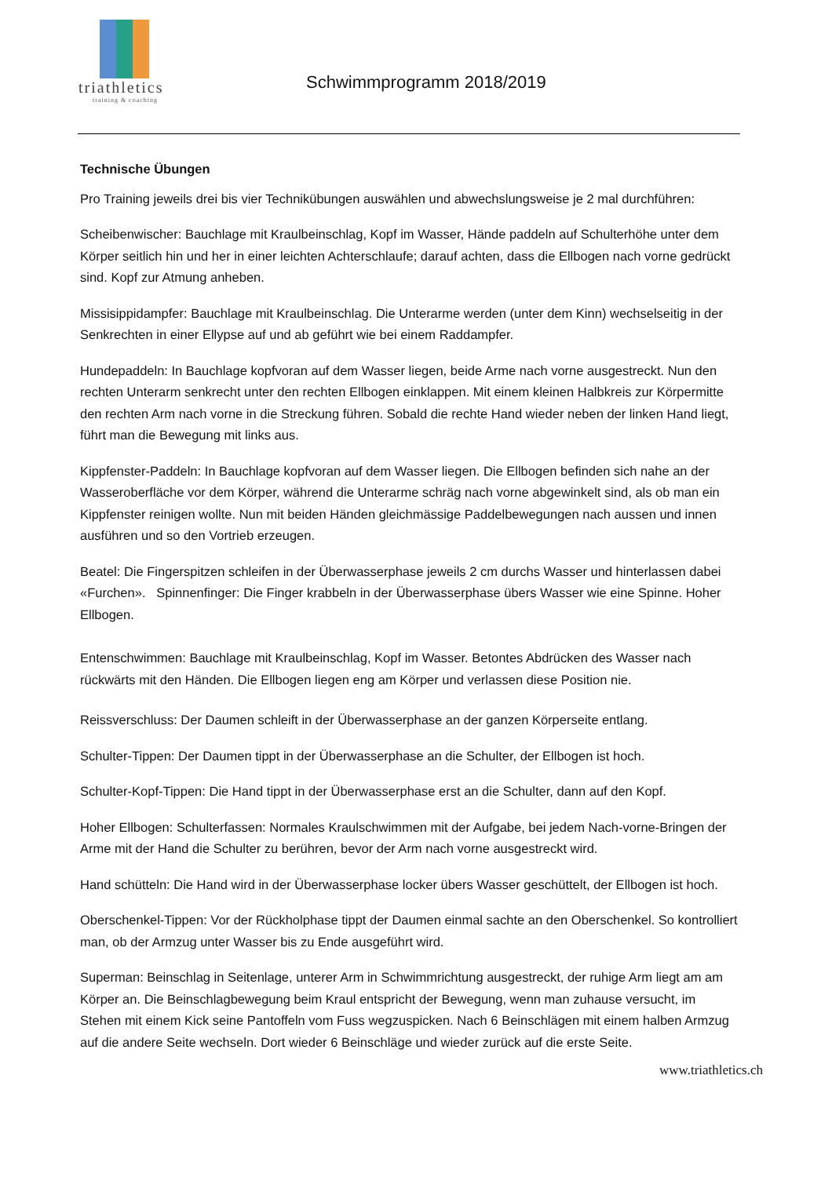triathletics
training & coaching
Schwimmprogramm 2018/2019
Technische Übungen
Pro Training jeweils drei bis vier Techniküb­ungen auswählen und abwechslungsweise je 2 mal durchführen:
Scheibenwischer: Bauchlage mit Kraulbeinschlag, Kopf im Wasser, Hände paddeln auf Schulterhöhe unter dem Körper seitlich hin und her in einer leichten Achterschlaufe; darauf achten, dass die Ellbogen nach vorne gedrückt sind. Kopf zur Atmung anheben.
Missisippidampfer: Bauchlage mit Kraulbeinschlag. Die Unterarme werden (unter dem Kinn) wechselseitig in der Senkrechten in einer Ellypse auf und ab geführt wie bei einem Raddampfer.
Hundepaddeln: In Bauchlage kopfvoran auf dem Wasser liegen, beide Arme nach vorne ausgestreckt. Nun den rechten Unterarm senkrecht unter den rechten Ellbogen einklappen. Mit einem kleinen Halbkreis zur Körpermitte den rechten Arm nach vorne in die Streckung führen. Sobald die rechte Hand wieder neben der linken Hand liegt, führt man die Bewegung mit links aus.
Kippfenster-Paddeln: In Bauchlage kopfvoran auf dem Wasser liegen. Die Ellbogen befinden sich nahe an der Wasseroberfläche vor dem Körper, während die Unterarme schräg nach vorne abgewinkelt sind, als ob man ein Kippfenster reinigen wollte. Nun mit beiden Händen gleichmässige Paddelbewegungen nach aussen und innen ausführen und so den Vortrieb erzeugen.
Beatel: Die Fingerspitzen schleifen in der Überwasserphase jeweils 2 cm durchs Wasser und hinterlassen dabei «Furchen». Spinnenfinger: Die Finger krabbeln in der Überwasserphase übers Wasser wie eine Spinne. Hoher Ellbogen.
Entenschwimmen: Bauchlage mit Kraulbeinschlag, Kopf im Wasser. Betontes Abdrücken des Wasser nach rückwärts mit den Händen. Die Ellbogen liegen eng am Körper und verlassen diese Position nie.
Reissverschluss: Der Daumen schleift in der Überwasserphase an der ganzen Körperseite entlang.
Schulter-Tippen: Der Daumen tippt in der Überwasserphase an die Schulter, der Ellbogen ist hoch.
Schulter-Kopf-Tippen: Die Hand tippt in der Überwasserphase erst an die Schulter, dann auf den Kopf.
Hoher Ellbogen: Schulterfassen: Normales Kraulschwimmen mit der Aufgabe, bei jedem Nach-vorne-Bringen der Arme mit der Hand die Schulter zu berühren, bevor der Arm nach vorne ausgestreckt wird.
Hand schütteln: Die Hand wird in der Überwasserphase locker übers Wasser geschüttelt, der Ellbogen ist hoch.
Oberschenkel-Tippen: Vor der Rückholphase tippt der Daumen einmal sachte an den Oberschenkel. So kontrolliert man, ob der Armzug unter Wasser bis zu Ende ausgeführt wird.
Superman: Beinschlag in Seitenlage, unterer Arm in Schwimmrichtung ausgestreckt, der ruhige Arm liegt am am Körper an. Die Beinschlagbewegung beim Kraul entspricht der Bewegung, wenn man zuhause versucht, im Stehen mit einem Kick seine Pantoffeln vom Fuss wegzuspicken. Nach 6 Beinschlägen mit einem halben Armzug auf die andere Seite wechseln. Dort wieder 6 Beinschläge und wieder zurück auf die erste Seite.
www.triathletics.ch